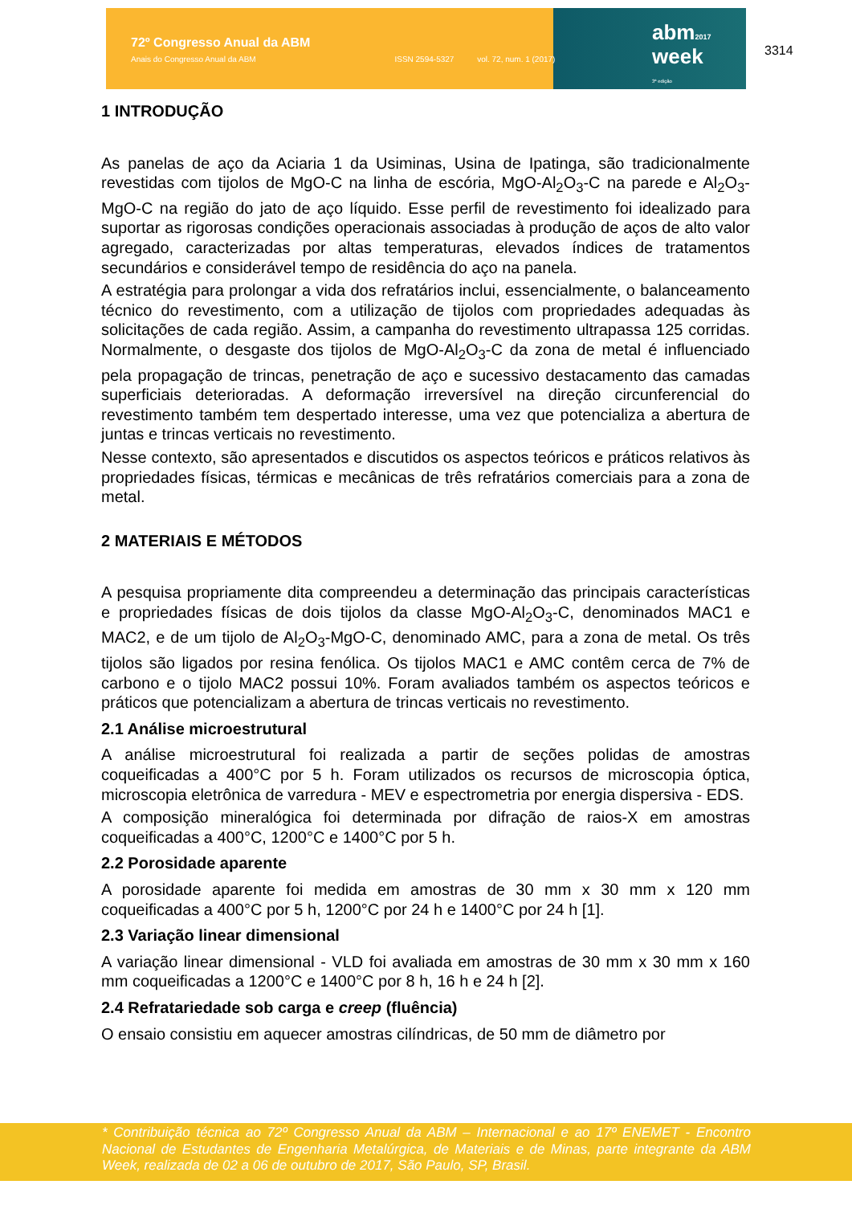72º Congresso Anual da ABM
Anais do Congresso Anual da ABM ISSN 2594-5327 vol. 72, num. 1 (2017)
abm2017
week
3ª edição
3314
1 INTRODUÇÃO
As panelas de aço da Aciaria 1 da Usiminas, Usina de Ipatinga, são tradicionalmente revestidas com tijolos de MgO-C na linha de escória, MgO-Al<sub>2</sub>O<sub>3</sub>-C na parede e Al<sub>2</sub>O<sub>3</sub>-MgO-C na região do jato de aço líquido. Esse perfil de revestimento foi idealizado para suportar as rigorosas condições operacionais associadas à produção de aços de alto valor agregado, caracterizadas por altas temperaturas, elevados índices de tratamentos secundários e considerável tempo de residência do aço na panela.
A estratégia para prolongar a vida dos refratários inclui, essencialmente, o balanceamento técnico do revestimento, com a utilização de tijolos com propriedades adequadas às solicitações de cada região. Assim, a campanha do revestimento ultrapassa 125 corridas. Normalmente, o desgaste dos tijolos de MgO-Al<sub>2</sub>O<sub>3</sub>-C da zona de metal é influenciado pela propagação de trincas, penetração de aço e sucessivo destacamento das camadas superficiais deterioradas. A deformação irreversível na direção circunferencial do revestimento também tem despertado interesse, uma vez que potencializa a abertura de juntas e trincas verticais no revestimento.
Nesse contexto, são apresentados e discutidos os aspectos teóricos e práticos relativos às propriedades físicas, térmicas e mecânicas de três refratários comerciais para a zona de metal.
2 MATERIAIS E MÉTODOS
A pesquisa propriamente dita compreendeu a determinação das principais características e propriedades físicas de dois tijolos da classe MgO-Al<sub>2</sub>O<sub>3</sub>-C, denominados MAC1 e MAC2, e de um tijolo de Al<sub>2</sub>O<sub>3</sub>-MgO-C, denominado AMC, para a zona de metal. Os três tijolos são ligados por resina fenólica. Os tijolos MAC1 e AMC contêm cerca de 7% de carbono e o tijolo MAC2 possui 10%. Foram avaliados também os aspectos teóricos e práticos que potencializam a abertura de trincas verticais no revestimento.
2.1 Análise microestrutural
A análise microestrutural foi realizada a partir de seções polidas de amostras coqueificadas a 400°C por 5 h. Foram utilizados os recursos de microscopia óptica, microscopia eletrônica de varredura - MEV e espectrometria por energia dispersiva - EDS.
A composição mineralógica foi determinada por difração de raios-X em amostras coqueificadas a 400°C, 1200°C e 1400°C por 5 h.
2.2 Porosidade aparente
A porosidade aparente foi medida em amostras de 30 mm x 30 mm x 120 mm coqueificadas a 400°C por 5 h, 1200°C por 24 h e 1400°C por 24 h [1].
2.3 Variação linear dimensional
A variação linear dimensional - VLD foi avaliada em amostras de 30 mm x 30 mm x 160 mm coqueificadas a 1200°C e 1400°C por 8 h, 16 h e 24 h [2].
2.4 Refratariedade sob carga e creep (fluência)
O ensaio consistiu em aquecer amostras cilíndricas, de 50 mm de diâmetro por
* Contribuição técnica ao 72º Congresso Anual da ABM – Internacional e ao 17º ENEMET - Encontro Nacional de Estudantes de Engenharia Metalúrgica, de Materiais e de Minas, parte integrante da ABM Week, realizada de 02 a 06 de outubro de 2017, São Paulo, SP, Brasil.